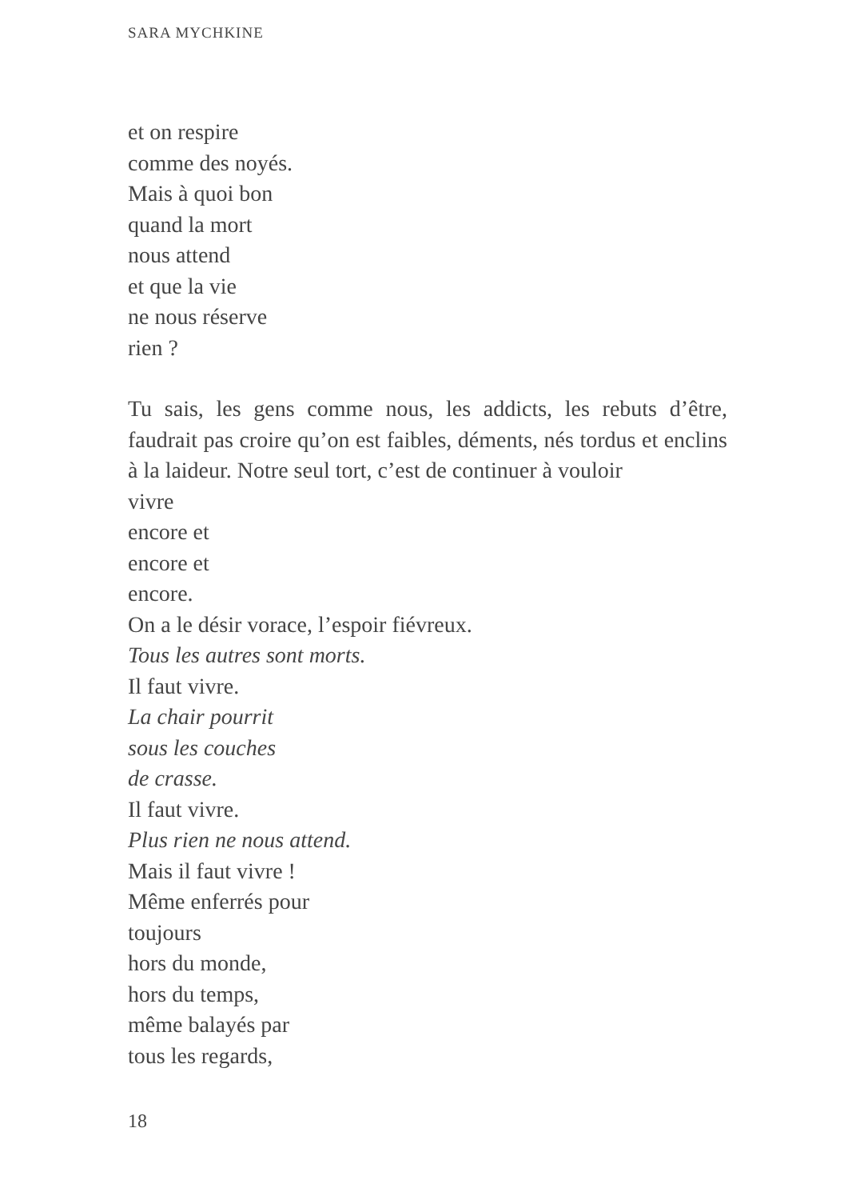SARA MYCHKINE
et on respire
comme des noyés.
Mais à quoi bon
quand la mort
nous attend
et que la vie
ne nous réserve
rien ?
Tu sais, les gens comme nous, les addicts, les rebuts d’être, faudrait pas croire qu’on est faibles, déments, nés tordus et enclins à la laideur. Notre seul tort, c’est de continuer à vouloir
vivre
encore et
encore et
encore.
On a le désir vorace, l’espoir fiévreux.
Tous les autres sont morts.
Il faut vivre.
La chair pourrit
sous les couches
de crasse.
Il faut vivre.
Plus rien ne nous attend.
Mais il faut vivre !
Même enferrés pour
toujours
hors du monde,
hors du temps,
même balayés par
tous les regards,
18